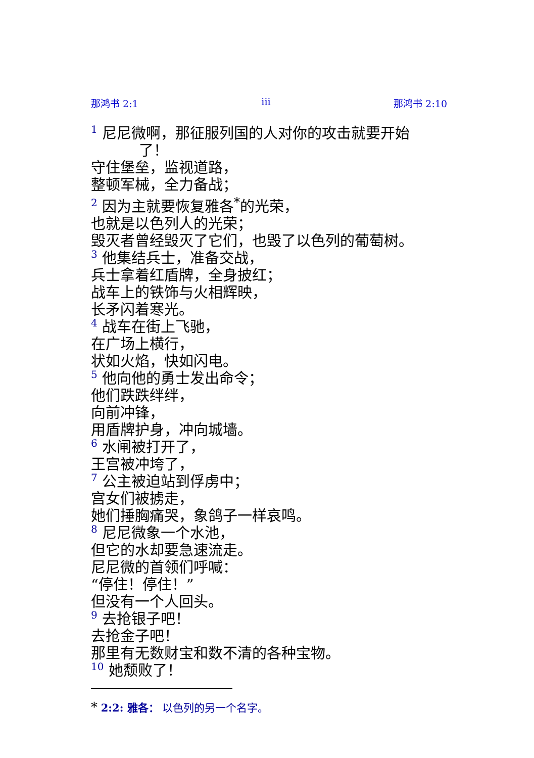那鸿书 2:1 iii 那鸿书 2:10
1 尼尼微啊，那征服列国的人对你的攻击就要开始
了！
守住堡垒，监视道路，
整顿军械，全力备战；
2 因为主就要恢复雅各<sup>*</sup>的光荣，
也就是以色列人的光荣；
毁灭者曾经毁灭了它们，也毁了以色列的葡萄树。
3 他集结兵士，准备交战，
兵士拿着红盾牌，全身披红；
战车上的铁饰与火相辉映，
长矛闪着寒光。
4 战车在街上飞驰，
在广场上横行，
状如火焰，快如闪电。
5 他向他的勇士发出命令；
他们跌跌绊绊，
向前冲锋，
用盾牌护身，冲向城墙。
6 水闸被打开了，
王宫被冲垮了，
7 公主被迫站到俘虏中；
宫女们被掳走，
她们捶胸痛哭，象鸽子一样哀鸣。
8 尼尼微象一个水池，
但它的水却要急速流走。
尼尼微的首领们呼喊：
“停住！停住！”
但没有一个人回头。
9 去抢银子吧！
去抢金子吧！
那里有无数财宝和数不清的各种宝物。
10 她颓败了！
* 2:2: 雅各： 以色列的另一个名字。